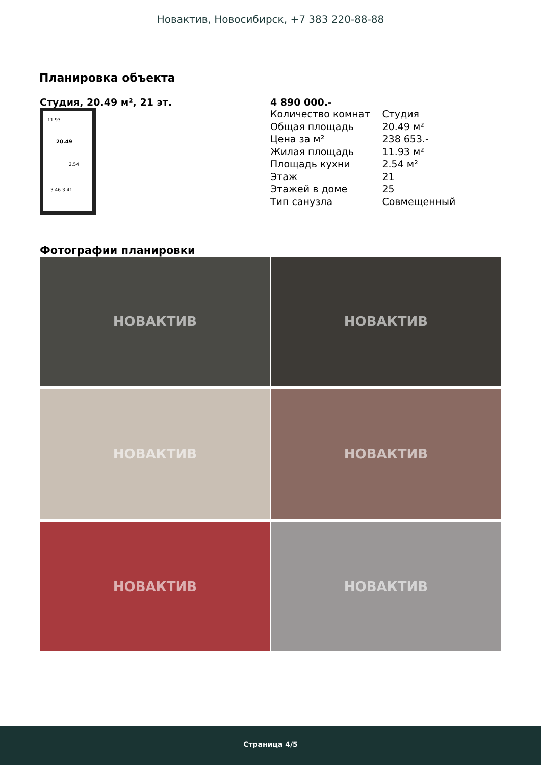Новактив, Новосибирск, +7 383 220-88-88
Планировка объекта
Студия, 20.49 м², 21 эт.
11.93
20.49
2.54
3.46 3.41
4 890 000.-
| Количество комнат | Студия |
| Общая площадь | 20.49 м² |
| Цена за м² | 238 653.- |
| Жилая площадь | 11.93 м² |
| Площадь кухни | 2.54 м² |
| Этаж | 21 |
| Этажей в доме | 25 |
| Тип санузла | Совмещенный |
Фотографии планировки
НОВАКТИВ
НОВАКТИВ
НОВАКТИВ
НОВАКТИВ
НОВАКТИВ
НОВАКТИВ
Страница 4/5